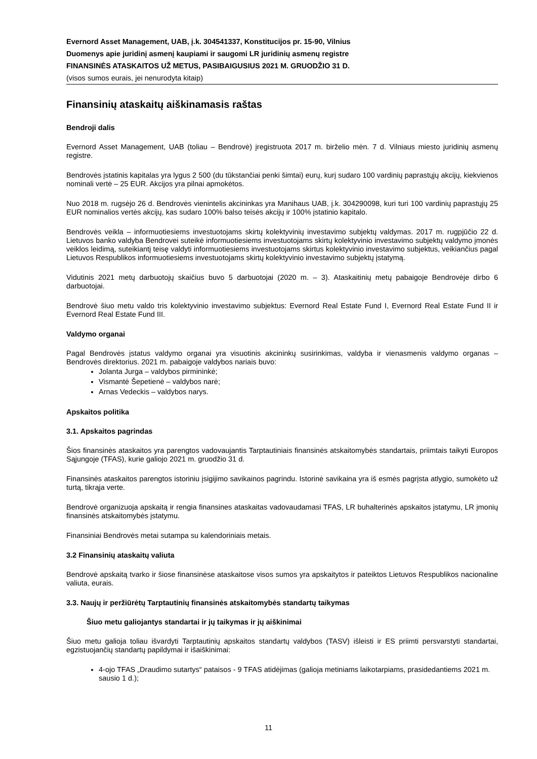Evernord Asset Management, UAB, į.k. 304541337, Konstitucijos pr. 15-90, Vilnius
Duomenys apie juridinį asmenį kaupiami ir saugomi LR juridinių asmenų registre
FINANSINĖS ATASKAITOS UŽ METUS, PASIBAIGUSIUS 2021 M. GRUODŽIO 31 D.
(visos sumos eurais, jei nenurodyta kitaip)
Finansinių ataskaitų aiškinamasis raštas
Bendroji dalis
Evernord Asset Management, UAB (toliau – Bendrovė) įregistruota 2017 m. birželio mėn. 7 d. Vilniaus miesto juridinių asmenų registre.
Bendrovės įstatinis kapitalas yra lygus 2 500 (du tūkstančiai penki šimtai) eurų, kurį sudaro 100 vardinių paprastųjų akcijų, kiekvienos nominali vertė – 25 EUR. Akcijos yra pilnai apmokėtos.
Nuo 2018 m. rugsėjo 26 d. Bendrovės vienintelis akcininkas yra Manihaus UAB, į.k. 304290098, kuri turi 100 vardinių paprastųjų 25 EUR nominalios vertės akcijų, kas sudaro 100% balso teisės akcijų ir 100% įstatinio kapitalo.
Bendrovės veikla – informuotiesiems investuotojams skirtų kolektyvinių investavimo subjektų valdymas. 2017 m. rugpjūčio 22 d. Lietuvos banko valdyba Bendrovei suteikė informuotiesiems investuotojams skirtų kolektyvinio investavimo subjektų valdymo įmonės veiklos leidimą, suteikiantį teisę valdyti informuotiesiems investuotojams skirtus kolektyvinio investavimo subjektus, veikiančius pagal Lietuvos Respublikos informuotiesiems investuotojams skirtų kolektyvinio investavimo subjektų įstatymą.
Vidutinis 2021 metų darbuotojų skaičius buvo 5 darbuotojai (2020 m. – 3). Ataskaitinių metų pabaigoje Bendrovėje dirbo 6 darbuotojai.
Bendrovė šiuo metu valdo tris kolektyvinio investavimo subjektus: Evernord Real Estate Fund I, Evernord Real Estate Fund II ir Evernord Real Estate Fund III.
Valdymo organai
Pagal Bendrovės įstatus valdymo organai yra visuotinis akcininkų susirinkimas, valdyba ir vienasmenis valdymo organas – Bendrovės direktorius. 2021 m. pabaigoje valdybos nariais buvo:
Jolanta Jurga – valdybos pirmininkė;
Vismantė Šepetienė – valdybos narė;
Arnas Vedeckis – valdybos narys.
Apskaitos politika
3.1. Apskaitos pagrindas
Šios finansinės ataskaitos yra parengtos vadovaujantis Tarptautiniais finansinės atskaitomybės standartais, priimtais taikyti Europos Sąjungoje (TFAS), kurie galiojo 2021 m. gruodžio 31 d.
Finansinės ataskaitos parengtos istoriniu įsigijimo savikainos pagrindu. Istorinė savikaina yra iš esmės pagrįsta atlygio, sumokėto už turtą, tikrąja verte.
Bendrovė organizuoja apskaitą ir rengia finansines ataskaitas vadovaudamasi TFAS, LR buhalterinės apskaitos įstatymu, LR įmonių finansinės atskaitomybės įstatymu.
Finansiniai Bendrovės metai sutampa su kalendoriniais metais.
3.2 Finansinių ataskaitų valiuta
Bendrovė apskaitą tvarko ir šiose finansinėse ataskaitose visos sumos yra apskaitytos ir pateiktos Lietuvos Respublikos nacionaline valiuta, eurais.
3.3. Naujų ir peržiūrėtų Tarptautinių finansinės atskaitomybės standartų taikymas
Šiuo metu galiojantys standartai ir jų taikymas ir jų aiškinimai
Šiuo metu galioja toliau išvardyti Tarptautinių apskaitos standartų valdybos (TASV) išleisti ir ES priimti persvarstyti standartai, egzistuojančių standartų papildymai ir išaiškinimai:
4-ojo TFAS „Draudimo sutartys“ pataisos - 9 TFAS atidėjimas (galioja metiniams laikotarpiams, prasidedantiems 2021 m. sausio 1 d.);
11